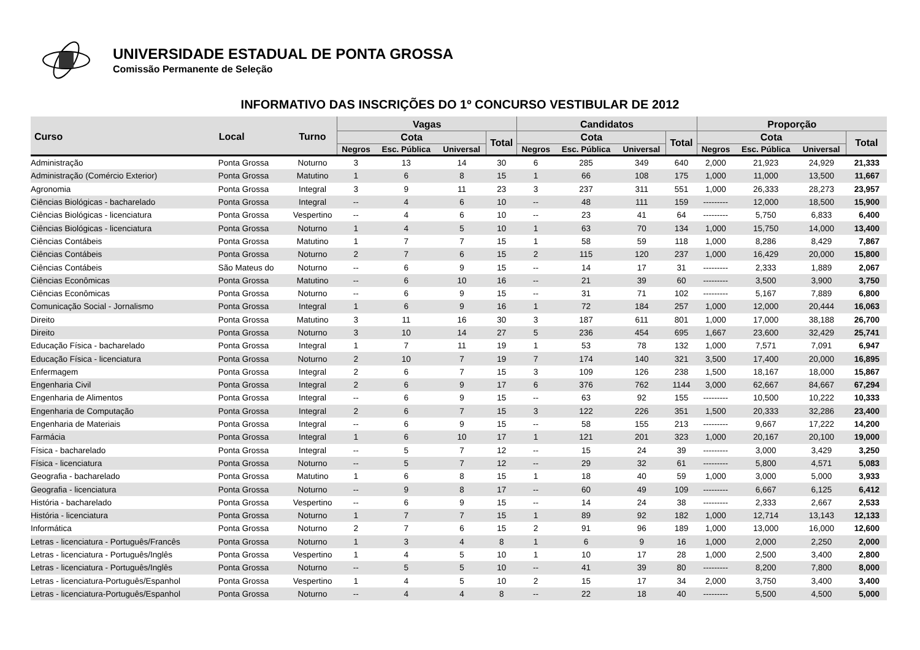UNIVERSIDADE ESTADUAL DE PONTA GROSSA
Comissão Permanente de Seleção
INFORMATIVO DAS INSCRIÇÕES DO 1º CONCURSO VESTIBULAR DE 2012
| Curso | Local | Turno | Vagas | | | | Candidatos | | | | Proporção | | | |
| --- | --- | --- | --- | --- | --- | --- | --- | --- | --- | --- | --- | --- | --- | --- |
| | | | Cota | | | Total | Cota | | | Total | Cota | | | Total |
| | | | Negros | Esc. Pública | Universal | | Negros | Esc. Pública | Universal | | Negros | Esc. Pública | Universal | |
| Administração | Ponta Grossa | Noturno | 3 | 13 | 14 | 30 | 6 | 285 | 349 | 640 | 2,000 | 21,923 | 24,929 | 21,333 |
| Administração (Comércio Exterior) | Ponta Grossa | Matutino | 1 | 6 | 8 | 15 | 1 | 66 | 108 | 175 | 1,000 | 11,000 | 13,500 | 11,667 |
| Agronomia | Ponta Grossa | Integral | 3 | 9 | 11 | 23 | 3 | 237 | 311 | 551 | 1,000 | 26,333 | 28,273 | 23,957 |
| Ciências Biológicas - bacharelado | Ponta Grossa | Integral | -- | 4 | 6 | 10 | -- | 48 | 111 | 159 | --------- | 12,000 | 18,500 | 15,900 |
| Ciências Biológicas - licenciatura | Ponta Grossa | Vespertino | -- | 4 | 6 | 10 | -- | 23 | 41 | 64 | --------- | 5,750 | 6,833 | 6,400 |
| Ciências Biológicas - licenciatura | Ponta Grossa | Noturno | 1 | 4 | 5 | 10 | 1 | 63 | 70 | 134 | 1,000 | 15,750 | 14,000 | 13,400 |
| Ciências Contábeis | Ponta Grossa | Matutino | 1 | 7 | 7 | 15 | 1 | 58 | 59 | 118 | 1,000 | 8,286 | 8,429 | 7,867 |
| Ciências Contábeis | Ponta Grossa | Noturno | 2 | 7 | 6 | 15 | 2 | 115 | 120 | 237 | 1,000 | 16,429 | 20,000 | 15,800 |
| Ciências Contábeis | São Mateus do | Noturno | -- | 6 | 9 | 15 | -- | 14 | 17 | 31 | --------- | 2,333 | 1,889 | 2,067 |
| Ciências Econômicas | Ponta Grossa | Matutino | -- | 6 | 10 | 16 | -- | 21 | 39 | 60 | --------- | 3,500 | 3,900 | 3,750 |
| Ciências Econômicas | Ponta Grossa | Noturno | -- | 6 | 9 | 15 | -- | 31 | 71 | 102 | --------- | 5,167 | 7,889 | 6,800 |
| Comunicação Social - Jornalismo | Ponta Grossa | Integral | 1 | 6 | 9 | 16 | 1 | 72 | 184 | 257 | 1,000 | 12,000 | 20,444 | 16,063 |
| Direito | Ponta Grossa | Matutino | 3 | 11 | 16 | 30 | 3 | 187 | 611 | 801 | 1,000 | 17,000 | 38,188 | 26,700 |
| Direito | Ponta Grossa | Noturno | 3 | 10 | 14 | 27 | 5 | 236 | 454 | 695 | 1,667 | 23,600 | 32,429 | 25,741 |
| Educação Física - bacharelado | Ponta Grossa | Integral | 1 | 7 | 11 | 19 | 1 | 53 | 78 | 132 | 1,000 | 7,571 | 7,091 | 6,947 |
| Educação Física - licenciatura | Ponta Grossa | Noturno | 2 | 10 | 7 | 19 | 7 | 174 | 140 | 321 | 3,500 | 17,400 | 20,000 | 16,895 |
| Enfermagem | Ponta Grossa | Integral | 2 | 6 | 7 | 15 | 3 | 109 | 126 | 238 | 1,500 | 18,167 | 18,000 | 15,867 |
| Engenharia Civil | Ponta Grossa | Integral | 2 | 6 | 9 | 17 | 6 | 376 | 762 | 1144 | 3,000 | 62,667 | 84,667 | 67,294 |
| Engenharia de Alimentos | Ponta Grossa | Integral | -- | 6 | 9 | 15 | -- | 63 | 92 | 155 | --------- | 10,500 | 10,222 | 10,333 |
| Engenharia de Computação | Ponta Grossa | Integral | 2 | 6 | 7 | 15 | 3 | 122 | 226 | 351 | 1,500 | 20,333 | 32,286 | 23,400 |
| Engenharia de Materiais | Ponta Grossa | Integral | -- | 6 | 9 | 15 | -- | 58 | 155 | 213 | --------- | 9,667 | 17,222 | 14,200 |
| Farmácia | Ponta Grossa | Integral | 1 | 6 | 10 | 17 | 1 | 121 | 201 | 323 | 1,000 | 20,167 | 20,100 | 19,000 |
| Física - bacharelado | Ponta Grossa | Integral | -- | 5 | 7 | 12 | -- | 15 | 24 | 39 | --------- | 3,000 | 3,429 | 3,250 |
| Física - licenciatura | Ponta Grossa | Noturno | -- | 5 | 7 | 12 | -- | 29 | 32 | 61 | --------- | 5,800 | 4,571 | 5,083 |
| Geografia - bacharelado | Ponta Grossa | Matutino | 1 | 6 | 8 | 15 | 1 | 18 | 40 | 59 | 1,000 | 3,000 | 5,000 | 3,933 |
| Geografia - licenciatura | Ponta Grossa | Noturno | -- | 9 | 8 | 17 | -- | 60 | 49 | 109 | --------- | 6,667 | 6,125 | 6,412 |
| História - bacharelado | Ponta Grossa | Vespertino | -- | 6 | 9 | 15 | -- | 14 | 24 | 38 | --------- | 2,333 | 2,667 | 2,533 |
| História - licenciatura | Ponta Grossa | Noturno | 1 | 7 | 7 | 15 | 1 | 89 | 92 | 182 | 1,000 | 12,714 | 13,143 | 12,133 |
| Informática | Ponta Grossa | Noturno | 2 | 7 | 6 | 15 | 2 | 91 | 96 | 189 | 1,000 | 13,000 | 16,000 | 12,600 |
| Letras - licenciatura - Português/Francês | Ponta Grossa | Noturno | 1 | 3 | 4 | 8 | 1 | 6 | 9 | 16 | 1,000 | 2,000 | 2,250 | 2,000 |
| Letras - licenciatura - Português/Inglês | Ponta Grossa | Vespertino | 1 | 4 | 5 | 10 | 1 | 10 | 17 | 28 | 1,000 | 2,500 | 3,400 | 2,800 |
| Letras - licenciatura - Português/Inglês | Ponta Grossa | Noturno | -- | 5 | 5 | 10 | -- | 41 | 39 | 80 | --------- | 8,200 | 7,800 | 8,000 |
| Letras - licenciatura-Português/Espanhol | Ponta Grossa | Vespertino | 1 | 4 | 5 | 10 | 2 | 15 | 17 | 34 | 2,000 | 3,750 | 3,400 | 3,400 |
| Letras - licenciatura-Português/Espanhol | Ponta Grossa | Noturno | -- | 4 | 4 | 8 | -- | 22 | 18 | 40 | --------- | 5,500 | 4,500 | 5,000 |